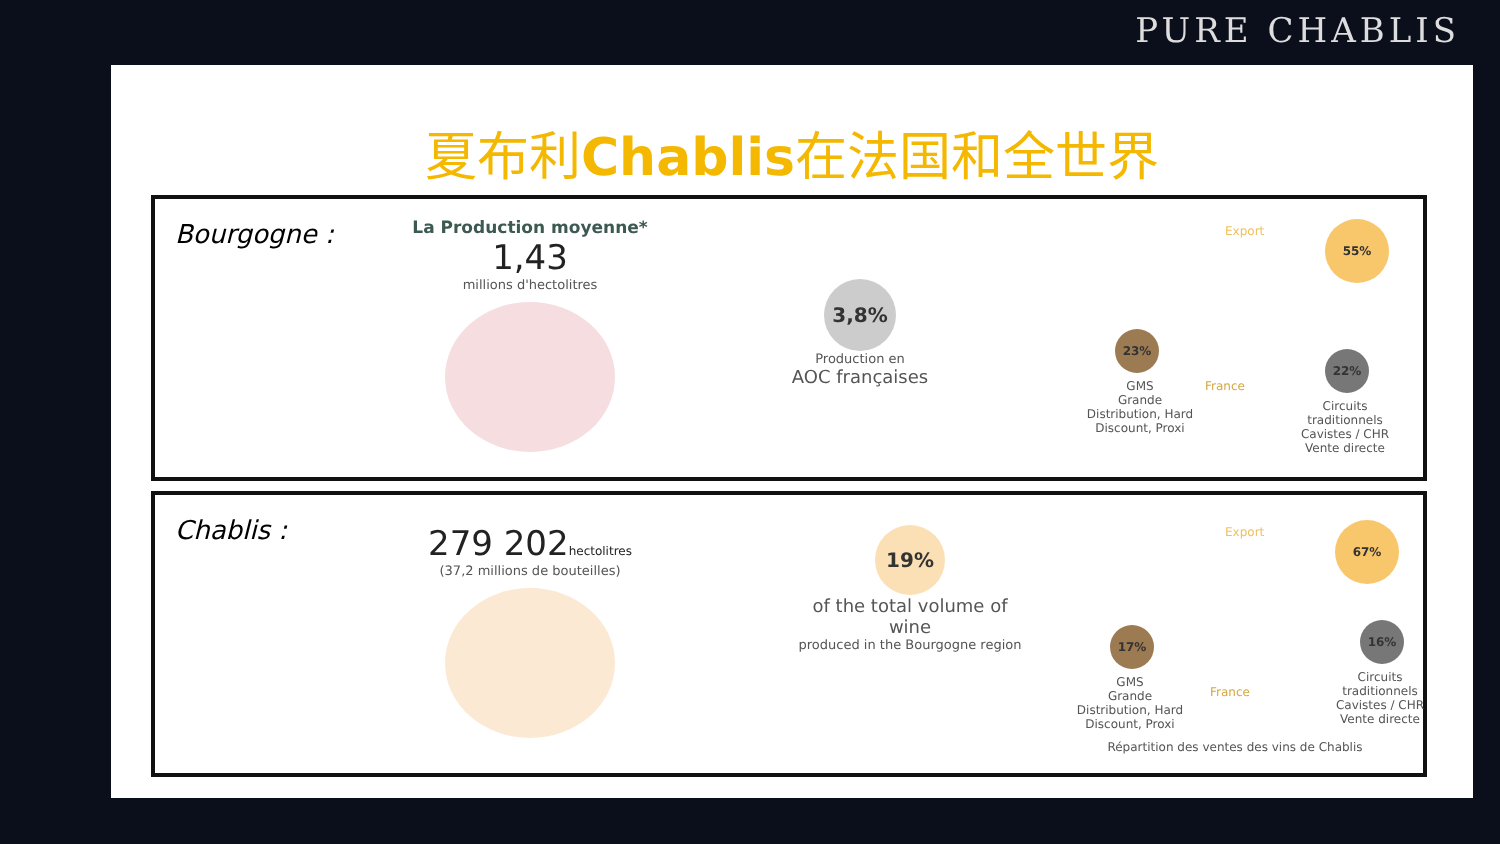PURE CHABLIS
夏布利Chablis在法国和全世界
Bourgogne :
La Production moyenne*
1,43
millions d'hectolitres
3,8%
Production en
AOC françaises
Export 55%
23%
GMS
Grande Distribution, Hard Discount, Proxi
France
22%
Circuits traditionnels
Cavistes / CHR
Vente directe
Chablis :
279 202hectolitres
(37,2 millions de bouteilles)
19%
of the total volume of wine
produced in the Bourgogne region
Export 67%
17%
GMS
Grande Distribution, Hard Discount, Proxi
France
16%
Circuits traditionnels
Cavistes / CHR
Vente directe
Répartition des ventes des vins de Chablis